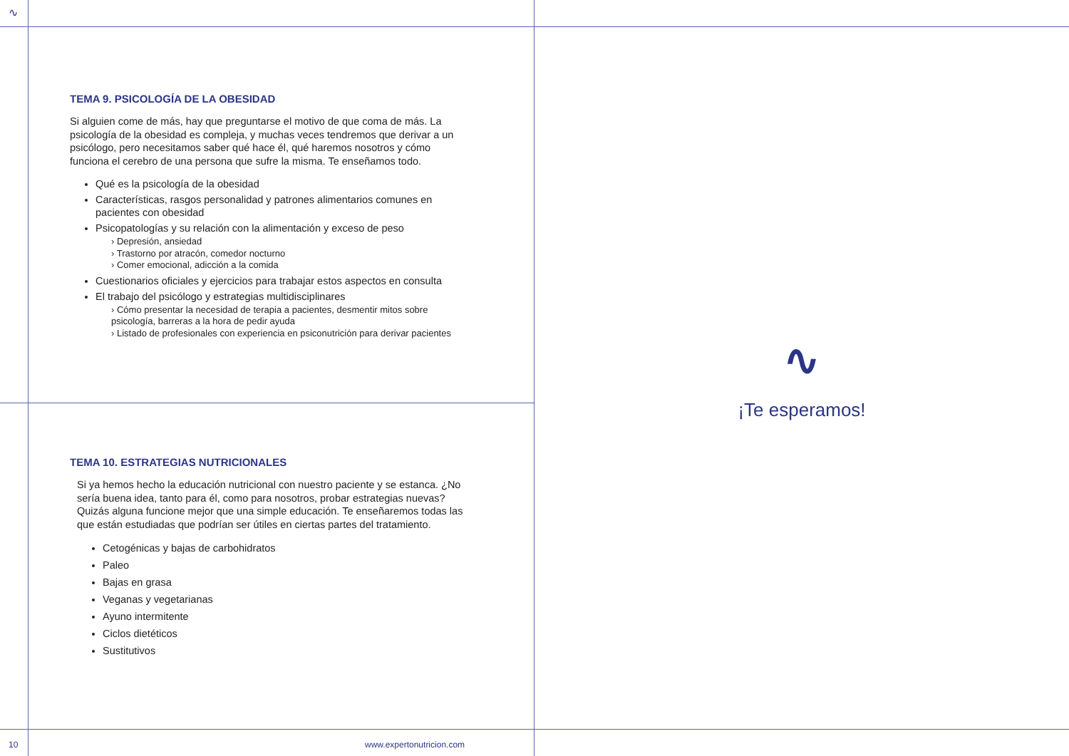∿
TEMA 9. PSICOLOGÍA DE LA OBESIDAD
Si alguien come de más, hay que preguntarse el motivo de que coma de más. La psicología de la obesidad es compleja, y muchas veces tendremos que derivar a un psicólogo, pero necesitamos saber qué hace él, qué haremos nosotros y cómo funciona el cerebro de una persona que sufre la misma. Te enseñamos todo.
Qué es la psicología de la obesidad
Características, rasgos personalidad y patrones alimentarios comunes en pacientes con obesidad
Psicopatologías y su relación con la alimentación y exceso de peso
› Depresión, ansiedad
› Trastorno por atracón, comedor nocturno
› Comer emocional, adicción a la comida
Cuestionarios oficiales y ejercicios para trabajar estos aspectos en consulta
El trabajo del psicólogo y estrategias multidisciplinares
› Cómo presentar la necesidad de terapia a pacientes, desmentir mitos sobre psicología, barreras a la hora de pedir ayuda
› Listado de profesionales con experiencia en psiconutrición para derivar pacientes
TEMA 10. ESTRATEGIAS NUTRICIONALES
Si ya hemos hecho la educación nutricional con nuestro paciente y se estanca. ¿No sería buena idea, tanto para él, como para nosotros, probar estrategias nuevas? Quizás alguna funcione mejor que una simple educación. Te enseñaremos todas las que están estudiadas que podrían ser útiles en ciertas partes del tratamiento.
Cetogénicas y bajas de carbohidratos
Paleo
Bajas en grasa
Veganas y vegetarianas
Ayuno intermitente
Ciclos dietéticos
Sustitutivos
∿
¡Te esperamos!
10 www.expertonutricion.com